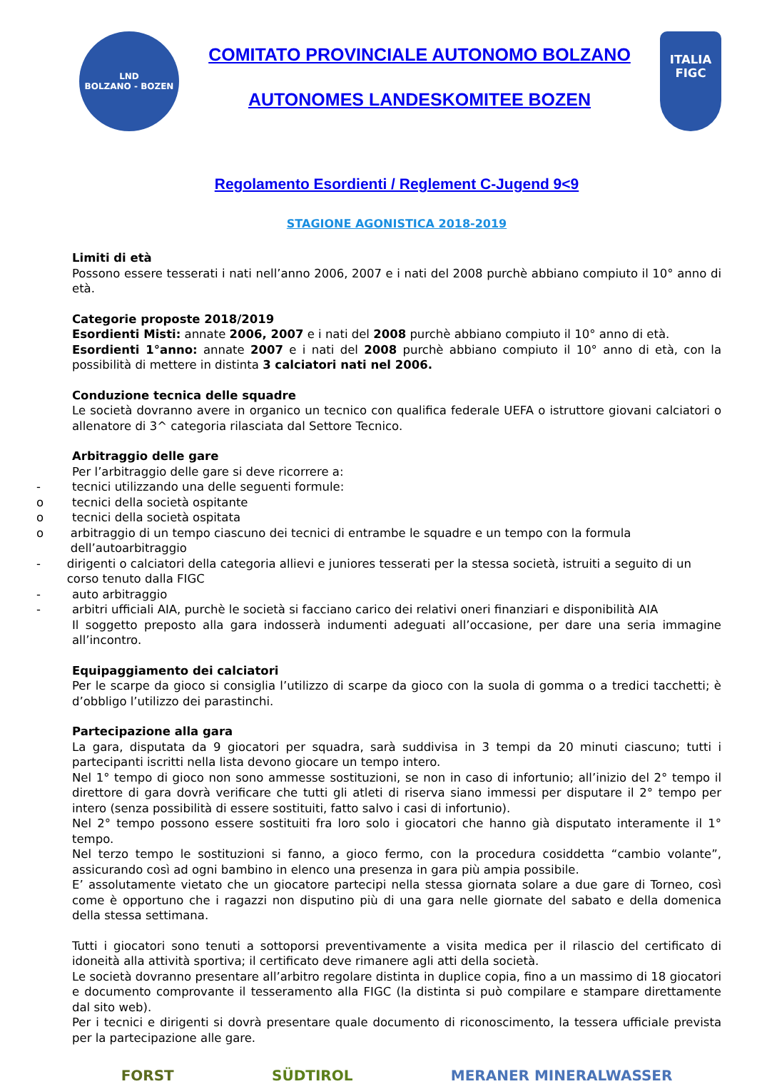LND
BOLZANO - BOZEN
COMITATO PROVINCIALE AUTONOMO BOLZANO
AUTONOMES LANDESKOMITEE BOZEN
ITALIA
FIGC
Regolamento Esordienti / Reglement C-Jugend 9<9
STAGIONE AGONISTICA 2018-2019
Limiti di età
Possono essere tesserati i nati nell’anno 2006, 2007 e i nati del 2008 purchè abbiano compiuto il 10° anno di età.
Categorie proposte 2018/2019
Esordienti Misti: annate 2006, 2007 e i nati del 2008 purchè abbiano compiuto il 10° anno di età.
Esordienti 1°anno: annate 2007 e i nati del 2008 purchè abbiano compiuto il 10° anno di età, con la possibilità di mettere in distinta 3 calciatori nati nel 2006.
Conduzione tecnica delle squadre
Le società dovranno avere in organico un tecnico con qualifica federale UEFA o istruttore giovani calciatori o allenatore di 3^ categoria rilasciata dal Settore Tecnico.
Arbitraggio delle gare
Per l’arbitraggio delle gare si deve ricorrere a:
- tecnici utilizzando una delle seguenti formule:
o tecnici della società ospitante
o tecnici della società ospitata
o arbitraggio di un tempo ciascuno dei tecnici di entrambe le squadre e un tempo con la formula dell’autoarbitraggio
- dirigenti o calciatori della categoria allievi e juniores tesserati per la stessa società, istruiti a seguito di un corso tenuto dalla FIGC
- auto arbitraggio
- arbitri ufficiali AIA, purchè le società si facciano carico dei relativi oneri finanziari e disponibilità AIA
Il soggetto preposto alla gara indosserà indumenti adeguati all’occasione, per dare una seria immagine all’incontro.
Equipaggiamento dei calciatori
Per le scarpe da gioco si consiglia l’utilizzo di scarpe da gioco con la suola di gomma o a tredici tacchetti; è d’obbligo l’utilizzo dei parastinchi.
Partecipazione alla gara
La gara, disputata da 9 giocatori per squadra, sarà suddivisa in 3 tempi da 20 minuti ciascuno; tutti i partecipanti iscritti nella lista devono giocare un tempo intero.
Nel 1° tempo di gioco non sono ammesse sostituzioni, se non in caso di infortunio; all’inizio del 2° tempo il direttore di gara dovrà verificare che tutti gli atleti di riserva siano immessi per disputare il 2° tempo per intero (senza possibilità di essere sostituiti, fatto salvo i casi di infortunio).
Nel 2° tempo possono essere sostituiti fra loro solo i giocatori che hanno già disputato interamente il 1° tempo.
Nel terzo tempo le sostituzioni si fanno, a gioco fermo, con la procedura cosiddetta “cambio volante”, assicurando così ad ogni bambino in elenco una presenza in gara più ampia possibile.
E’ assolutamente vietato che un giocatore partecipi nella stessa giornata solare a due gare di Torneo, così come è opportuno che i ragazzi non disputino più di una gara nelle giornate del sabato e della domenica della stessa settimana.
Tutti i giocatori sono tenuti a sottoporsi preventivamente a visita medica per il rilascio del certificato di idoneità alla attività sportiva; il certificato deve rimanere agli atti della società.
Le società dovranno presentare all’arbitro regolare distinta in duplice copia, fino a un massimo di 18 giocatori e documento comprovante il tesseramento alla FIGC (la distinta si può compilare e stampare direttamente dal sito web).
Per i tecnici e dirigenti si dovrà presentare quale documento di riconoscimento, la tessera ufficiale prevista per la partecipazione alle gare.
FORST SÜDTIROL MERANER MINERALWASSER